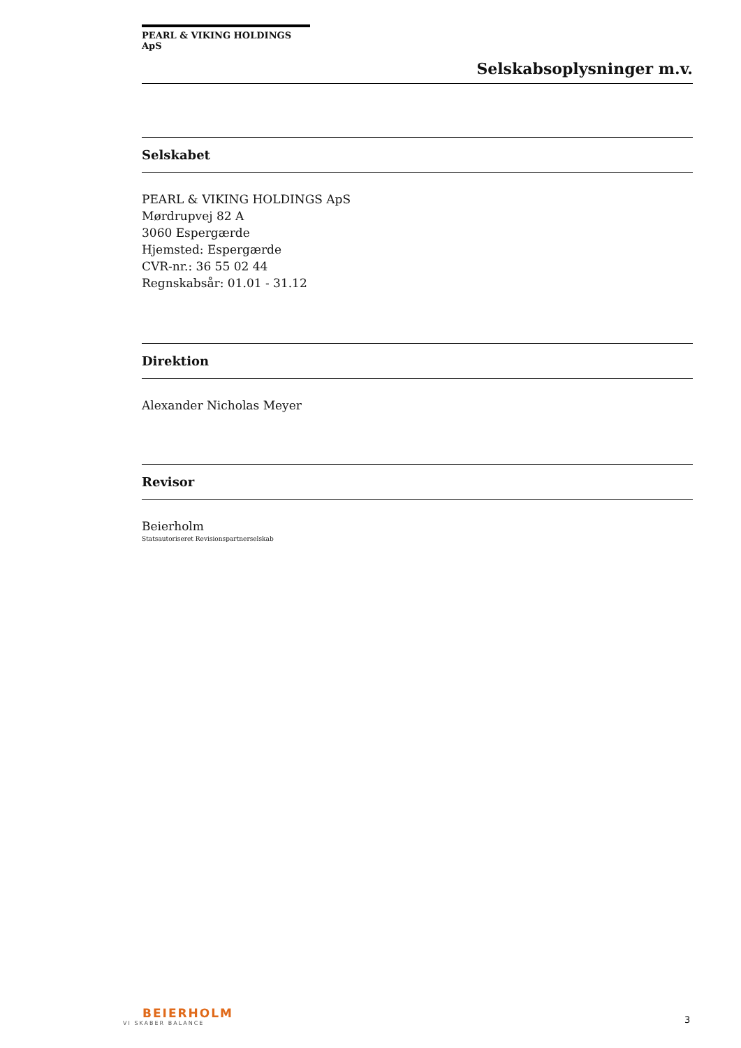PEARL & VIKING HOLDINGS ApS
Selskabsoplysninger m.v.
Selskabet
PEARL & VIKING HOLDINGS ApS
Mørdrupvej 82 A
3060 Espergærde
Hjemsted: Espergærde
CVR-nr.: 36 55 02 44
Regnskabsår: 01.01 - 31.12
Direktion
Alexander Nicholas Meyer
Revisor
Beierholm
Statsautoriseret Revisionspartnerselskab
BEIERHOLM
VI SKABER BALANCE
3